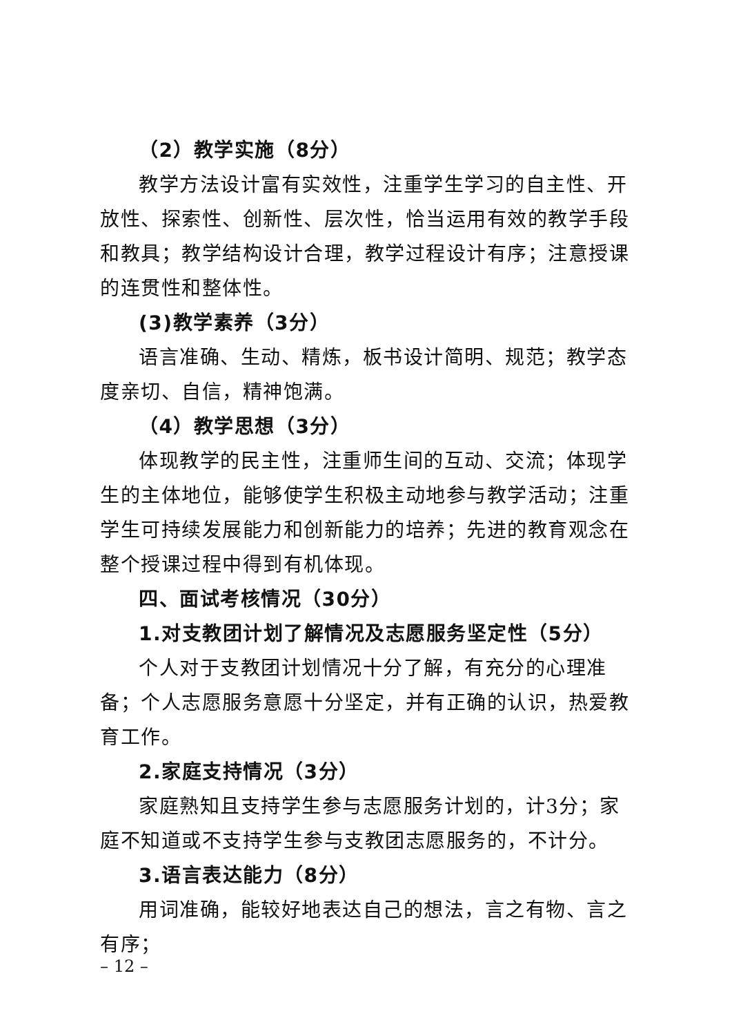（2）教学实施（8分）
教学方法设计富有实效性，注重学生学习的自主性、开放性、探索性、创新性、层次性，恰当运用有效的教学手段和教具；教学结构设计合理，教学过程设计有序；注意授课的连贯性和整体性。
(3)教学素养（3分）
语言准确、生动、精炼，板书设计简明、规范；教学态度亲切、自信，精神饱满。
（4）教学思想（3分）
体现教学的民主性，注重师生间的互动、交流；体现学生的主体地位，能够使学生积极主动地参与教学活动；注重学生可持续发展能力和创新能力的培养；先进的教育观念在整个授课过程中得到有机体现。
四、面试考核情况（30分）
1.对支教团计划了解情况及志愿服务坚定性（5分）
个人对于支教团计划情况十分了解，有充分的心理准备；个人志愿服务意愿十分坚定，并有正确的认识，热爱教育工作。
2.家庭支持情况（3分）
家庭熟知且支持学生参与志愿服务计划的，计3分；家庭不知道或不支持学生参与支教团志愿服务的，不计分。
3.语言表达能力（8分）
用词准确，能较好地表达自己的想法，言之有物、言之有序；
– 12 –